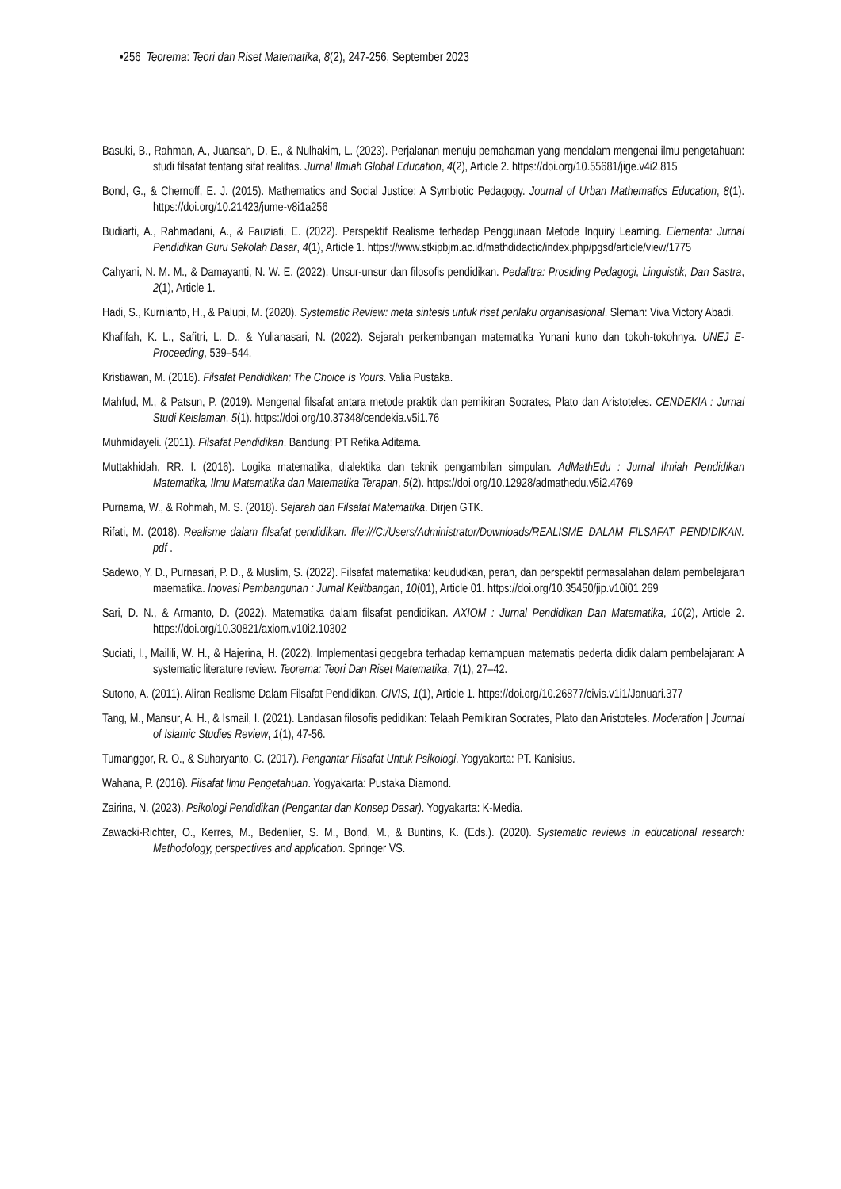•256 Teorema: Teori dan Riset Matematika, 8(2), 247-256, September 2023
Basuki, B., Rahman, A., Juansah, D. E., & Nulhakim, L. (2023). Perjalanan menuju pemahaman yang mendalam mengenai ilmu pengetahuan: studi filsafat tentang sifat realitas. Jurnal Ilmiah Global Education, 4(2), Article 2. https://doi.org/10.55681/jige.v4i2.815
Bond, G., & Chernoff, E. J. (2015). Mathematics and Social Justice: A Symbiotic Pedagogy. Journal of Urban Mathematics Education, 8(1). https://doi.org/10.21423/jume-v8i1a256
Budiarti, A., Rahmadani, A., & Fauziati, E. (2022). Perspektif Realisme terhadap Penggunaan Metode Inquiry Learning. Elementa: Jurnal Pendidikan Guru Sekolah Dasar, 4(1), Article 1. https://www.stkipbjm.ac.id/mathdidactic/index.php/pgsd/article/view/1775
Cahyani, N. M. M., & Damayanti, N. W. E. (2022). Unsur-unsur dan filosofis pendidikan. Pedalitra: Prosiding Pedagogi, Linguistik, Dan Sastra, 2(1), Article 1.
Hadi, S., Kurnianto, H., & Palupi, M. (2020). Systematic Review: meta sintesis untuk riset perilaku organisasional. Sleman: Viva Victory Abadi.
Khafifah, K. L., Safitri, L. D., & Yulianasari, N. (2022). Sejarah perkembangan matematika Yunani kuno dan tokoh-tokohnya. UNEJ E-Proceeding, 539–544.
Kristiawan, M. (2016). Filsafat Pendidikan; The Choice Is Yours. Valia Pustaka.
Mahfud, M., & Patsun, P. (2019). Mengenal filsafat antara metode praktik dan pemikiran Socrates, Plato dan Aristoteles. CENDEKIA : Jurnal Studi Keislaman, 5(1). https://doi.org/10.37348/cendekia.v5i1.76
Muhmidayeli. (2011). Filsafat Pendidikan. Bandung: PT Refika Aditama.
Muttakhidah, RR. I. (2016). Logika matematika, dialektika dan teknik pengambilan simpulan. AdMathEdu : Jurnal Ilmiah Pendidikan Matematika, Ilmu Matematika dan Matematika Terapan, 5(2). https://doi.org/10.12928/admathedu.v5i2.4769
Purnama, W., & Rohmah, M. S. (2018). Sejarah dan Filsafat Matematika. Dirjen GTK.
Rifati, M. (2018). Realisme dalam filsafat pendidikan. file:///C:/Users/Administrator/Downloads/REALISME_DALAM_FILSAFAT_PENDIDIKAN. pdf .
Sadewo, Y. D., Purnasari, P. D., & Muslim, S. (2022). Filsafat matematika: keududkan, peran, dan perspektif permasalahan dalam pembelajaran maematika. Inovasi Pembangunan : Jurnal Kelitbangan, 10(01), Article 01. https://doi.org/10.35450/jip.v10i01.269
Sari, D. N., & Armanto, D. (2022). Matematika dalam filsafat pendidikan. AXIOM : Jurnal Pendidikan Dan Matematika, 10(2), Article 2. https://doi.org/10.30821/axiom.v10i2.10302
Suciati, I., Mailili, W. H., & Hajerina, H. (2022). Implementasi geogebra terhadap kemampuan matematis pederta didik dalam pembelajaran: A systematic literature review. Teorema: Teori Dan Riset Matematika, 7(1), 27–42.
Sutono, A. (2011). Aliran Realisme Dalam Filsafat Pendidikan. CIVIS, 1(1), Article 1. https://doi.org/10.26877/civis.v1i1/Januari.377
Tang, M., Mansur, A. H., & Ismail, I. (2021). Landasan filosofis pedidikan: Telaah Pemikiran Socrates, Plato dan Aristoteles. Moderation | Journal of Islamic Studies Review, 1(1), 47-56.
Tumanggor, R. O., & Suharyanto, C. (2017). Pengantar Filsafat Untuk Psikologi. Yogyakarta: PT. Kanisius.
Wahana, P. (2016). Filsafat Ilmu Pengetahuan. Yogyakarta: Pustaka Diamond.
Zairina, N. (2023). Psikologi Pendidikan (Pengantar dan Konsep Dasar). Yogyakarta: K-Media.
Zawacki-Richter, O., Kerres, M., Bedenlier, S. M., Bond, M., & Buntins, K. (Eds.). (2020). Systematic reviews in educational research: Methodology, perspectives and application. Springer VS.